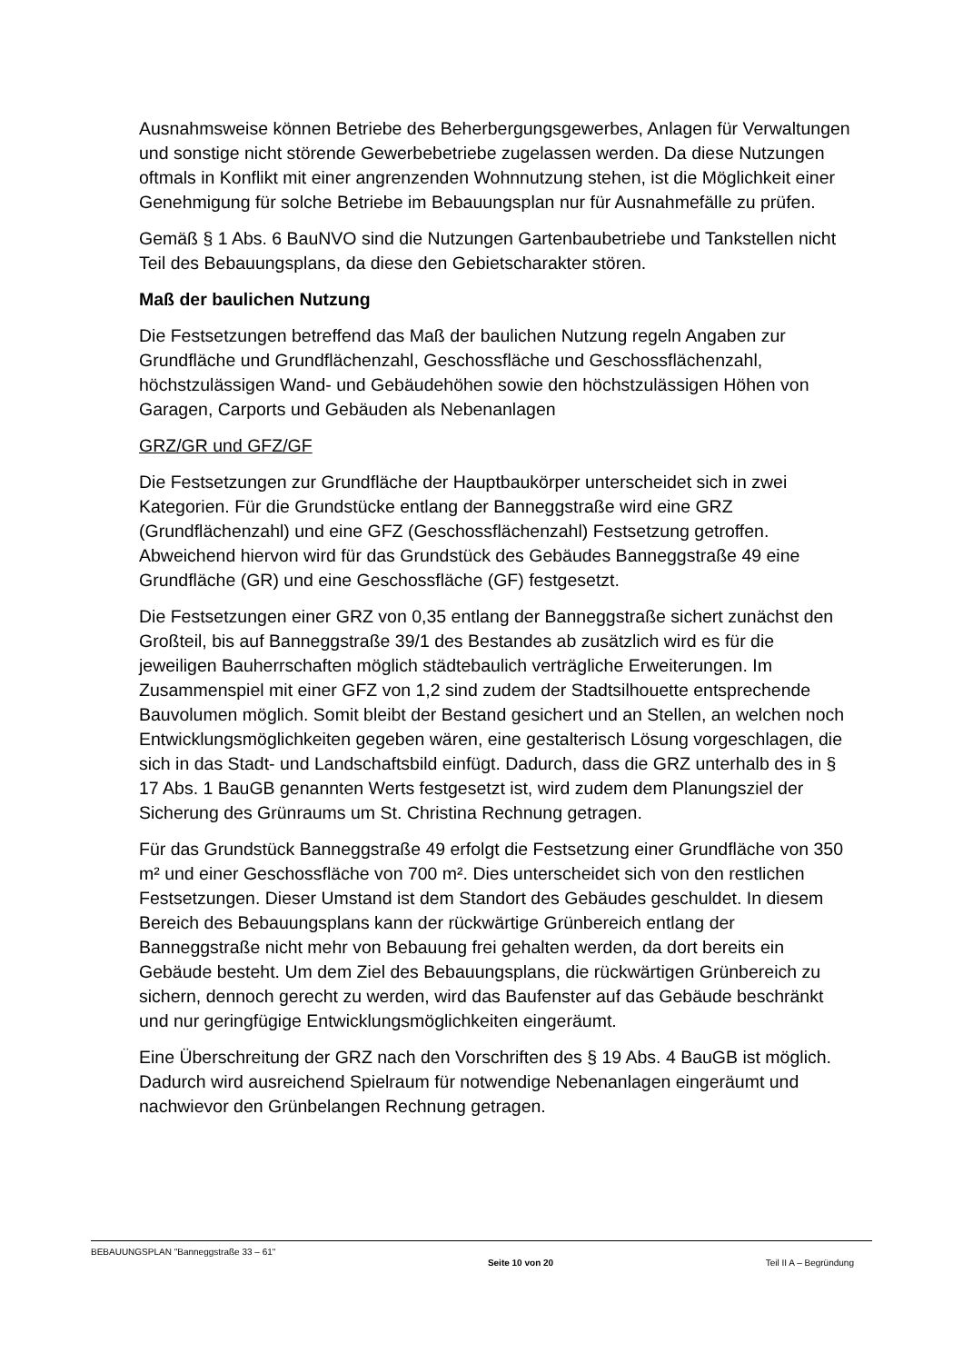Ausnahmsweise können Betriebe des Beherbergungsgewerbes, Anlagen für Verwaltungen und sonstige nicht störende Gewerbebetriebe zugelassen werden. Da diese Nutzungen oftmals in Konflikt mit einer angrenzenden Wohnnutzung stehen, ist die Möglichkeit einer Genehmigung für solche Betriebe im Bebauungsplan nur für Ausnahmefälle zu prüfen.
Gemäß § 1 Abs. 6 BauNVO sind die Nutzungen Gartenbaubetriebe und Tankstellen nicht Teil des Bebauungsplans, da diese den Gebietscharakter stören.
Maß der baulichen Nutzung
Die Festsetzungen betreffend das Maß der baulichen Nutzung regeln Angaben zur Grundfläche und Grundflächenzahl, Geschossfläche und Geschossflächenzahl, höchstzulässigen Wand- und Gebäudehöhen sowie den höchstzulässigen Höhen von Garagen, Carports und Gebäuden als Nebenanlagen
GRZ/GR und GFZ/GF
Die Festsetzungen zur Grundfläche der Hauptbaukörper unterscheidet sich in zwei Kategorien. Für die Grundstücke entlang der Banneggstraße wird eine GRZ (Grundflächenzahl) und eine GFZ (Geschossflächenzahl) Festsetzung getroffen. Abweichend hiervon wird für das Grundstück des Gebäudes Banneggstraße 49 eine Grundfläche (GR) und eine Geschossfläche (GF) festgesetzt.
Die Festsetzungen einer GRZ von 0,35 entlang der Banneggstraße sichert zunächst den Großteil, bis auf Banneggstraße 39/1 des Bestandes ab zusätzlich wird es für die jeweiligen Bauherrschaften möglich städtebaulich verträgliche Erweiterungen. Im Zusammenspiel mit einer GFZ von 1,2 sind zudem der Stadtsilhouette entsprechende Bauvolumen möglich. Somit bleibt der Bestand gesichert und an Stellen, an welchen noch Entwicklungsmöglichkeiten gegeben wären, eine gestalterisch Lösung vorgeschlagen, die sich in das Stadt- und Landschaftsbild einfügt. Dadurch, dass die GRZ unterhalb des in § 17 Abs. 1 BauGB genannten Werts festgesetzt ist, wird zudem dem Planungsziel der Sicherung des Grünraums um St. Christina Rechnung getragen.
Für das Grundstück Banneggstraße 49 erfolgt die Festsetzung einer Grundfläche von 350 m² und einer Geschossfläche von 700 m². Dies unterscheidet sich von den restlichen Festsetzungen. Dieser Umstand ist dem Standort des Gebäudes geschuldet. In diesem Bereich des Bebauungsplans kann der rückwärtige Grünbereich entlang der Banneggstraße nicht mehr von Bebauung frei gehalten werden, da dort bereits ein Gebäude besteht. Um dem Ziel des Bebauungsplans, die rückwärtigen Grünbereich zu sichern, dennoch gerecht zu werden, wird das Baufenster auf das Gebäude beschränkt und nur geringfügige Entwicklungsmöglichkeiten eingeräumt.
Eine Überschreitung der GRZ nach den Vorschriften des § 19 Abs. 4 BauGB ist möglich. Dadurch wird ausreichend Spielraum für notwendige Nebenanlagen eingeräumt und nachwievor den Grünbelangen Rechnung getragen.
BEBAUUNGSPLAN "Banneggstraße 33 – 61" Seite 10 von 20 Teil II A – Begründung